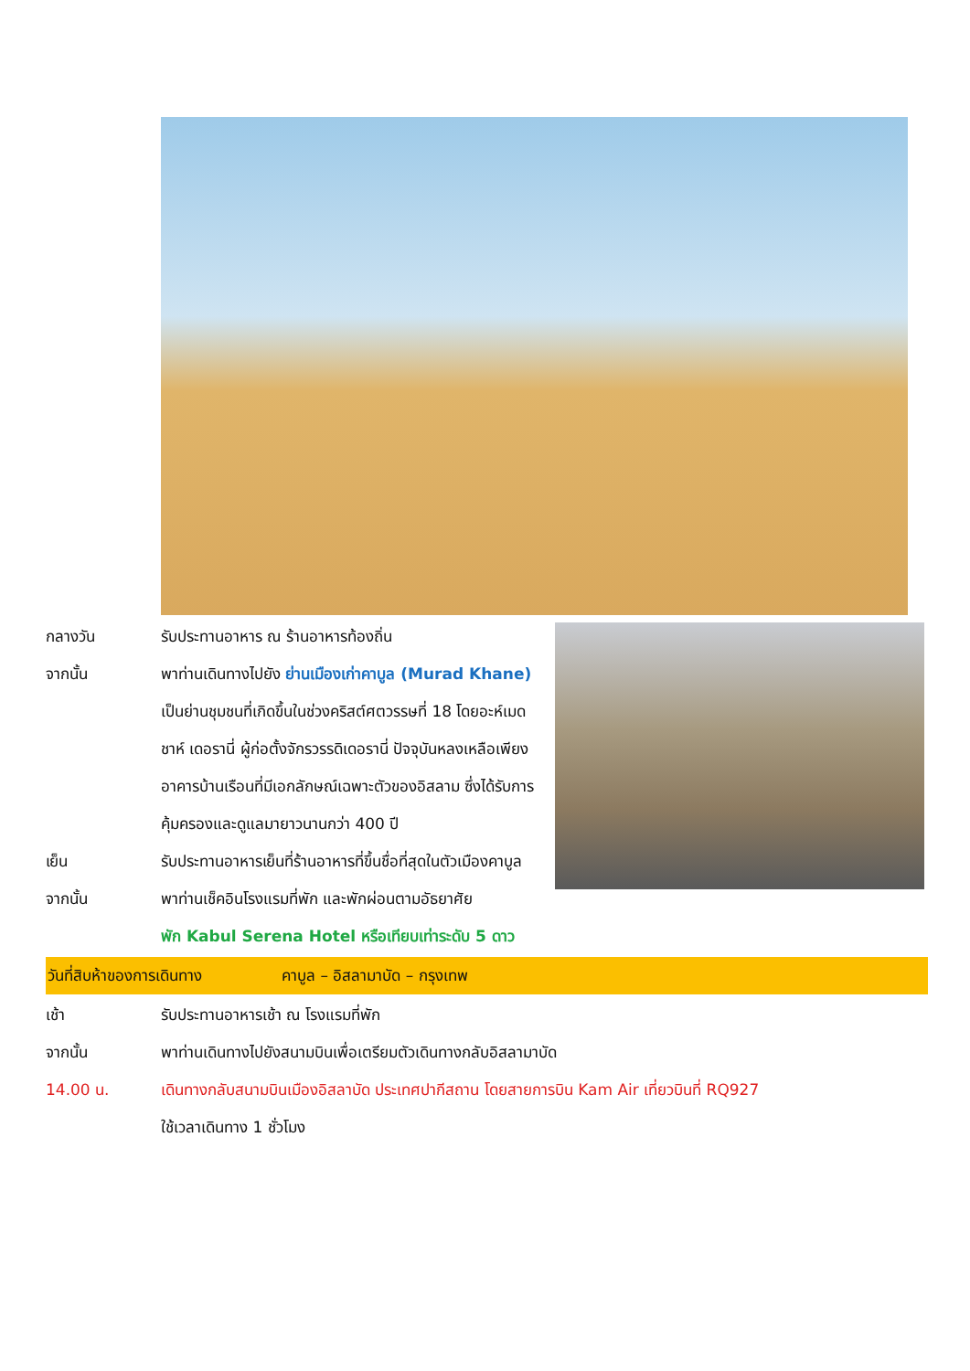กลางวัน รับประทานอาหาร ณ ร้านอาหารท้องถิ่น
จากนั้น พาท่านเดินทางไปยัง ย่านเมืองเก่าคาบูล (Murad Khane) เป็นย่านชุมชนที่เกิดขึ้นในช่วงคริสต์ศตวรรษที่ 18 โดยอะห์เมด ชาห์ เดอรานี่ ผู้ก่อตั้งจักรวรรดิเดอรานี่ ปัจจุบันหลงเหลือเพียงอาคารบ้านเรือนที่มีเอกลักษณ์เฉพาะตัวของอิสลาม ซึ่งได้รับการคุ้มครองและดูแลมายาวนานกว่า 400 ปี
เย็น รับประทานอาหารเย็นที่ร้านอาหารที่ขึ้นชื่อที่สุดในตัวเมืองคาบูล
จากนั้น พาท่านเช็คอินโรงแรมที่พัก และพักผ่อนตามอัธยาศัย
พัก Kabul Serena Hotel หรือเทียบเท่าระดับ 5 ดาว
วันที่สิบห้าของการเดินทาง คาบูล – อิสลามาบัด – กรุงเทพ
เช้า รับประทานอาหารเช้า ณ โรงแรมที่พัก
จากนั้น พาท่านเดินทางไปยังสนามบินเพื่อเตรียมตัวเดินทางกลับอิสลามาบัด
14.00 น. เดินทางกลับสนามบินเมืองอิสลาบัด ประเทศปากีสถาน โดยสายการบิน Kam Air เที่ยวบินที่ RQ927
ใช้เวลาเดินทาง 1 ชั่วโมง